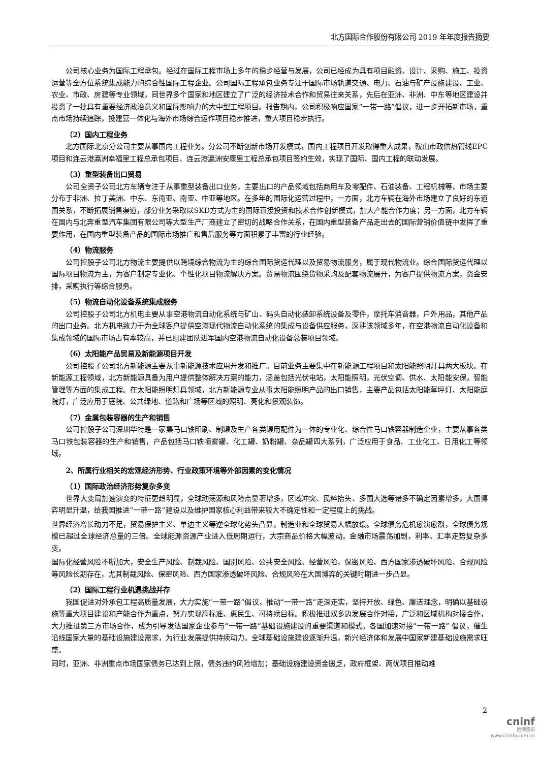北方国际合作股份有限公司 2019 年年度报告摘要
公司核心业务为国际工程承包。经过在国际工程市场上多年的稳步经营与发展，公司已经成为具有项目融资、设计、采购、施工、投资运营等全方位系统集成能力的综合性国际工程企业。公司国际工程承包业务专注于国际市场轨道交通、电力、石油与矿产设施建设、工业、农业、市政、房建等专业领域，同世界多个国家和地区建立了广泛的经济技术合作和贸易往来关系，先后在亚洲、非洲、中东等地区建设并投资了一批具有重要经济政治意义和国际影响力的大中型工程项目。报告期内，公司积极响应国家“一带一路”倡议，进一步开拓新市场，重点市场持续追踪，投建营一体化与海外市场综合运作项目稳步推进，重大项目稳步执行。
（2）国内工程业务
北方国际北京分公司主要从事国内工程业务。分公司不断创新市场开发模式，国内工程项目开发取得重大成果，鞍山市政供热管线EPC项目和连云港瀛洲幸福里工程总承包项目、连云港瀛洲安康里工程总承包项目签约生效，实现了国际、国内工程的联动发展。
（3）重型装备出口贸易
公司全资子公司北方车辆专注于从事重型装备出口业务，主要出口的产品领域包括商用车及零配件、石油装备、工程机械等，市场主要分布于非洲、拉丁美洲、中东、东南亚、南亚、中亚等地区。在多年的国际化运营过程中，一方面，北方车辆在海外市场建立了良好的东道国关系，不断拓展销售渠道，部分业务采取以SKD方式为主的国际直接投资和技术合作创新模式，加大产能合作力度；另一方面，北方车辆在国内与北奔重型汽车集团有限公司等大型生产厂商建立了密切的战略合作关系，在国内重型装备产品走出去的国际营销价值链中发挥了重要作用，在国内重型装备产品的国际市场推广和售后服务等方面积累了丰富的行业经验。
（4）物流服务
公司控股子公司北方物流主要提供以跨境综合物流为主的综合国际货运代理以及贸易物流服务，属于现代物流业。综合国际货运代理以国际项目物流为主，为客户制定专业化、个性化项目物流解决方案。贸易物流围绕货物采购及配套物流展开，为客户提供物流方案，资金安排，采购执行等综合服务。
（5）物流自动化设备系统集成服务
公司控股子公司北方机电主要从事空港物流自动化系统与矿山、码头自动化装卸系统设备及零件，摩托车消音器，户外用品，其他产品的出口业务。北方机电致力于为全球客户提供空港现代物流自动化系统的集成与设备供应服务，深耕该领域多年，在空港物流自动化设备和集成领域的国际市场占有率较高，并已组建团队进军国内空港物流自动化设备总装项目领域。
（6）太阳能产品贸易及新能源项目开发
公司控股子公司北方新能源主要从事新能源技术应用开发和推广。目前业务主要集中在新能源工程项目和太阳能照明灯具两大板块。在新能源工程领域，北方新能源具备为用户提供整体解决方案的能力，涵盖包括光伏电站，太阳能照明，光伏空调、供水、太阳能安保，智能管理等方面的集成工程。在太阳能照明灯具领域，北方新能源专业从事太阳能照明产品的出口销售，主要产品包括太阳能草坪灯、太阳能庭院灯，广泛应用于庭院、公共绿地、道路和广场等区域的照明、亮化和景观装饰。
（7）金属包装容器的生产和销售
公司控股子公司深圳华特是一家集马口铁印刷、制罐及生产各类罐用配件为一体的专业化、综合性马口铁容器制造企业，主要从事各类马口铁包装容器的生产和销售，产品包括马口铁喷雾罐、化工罐、奶粉罐、杂品罐四大系列，广泛应用于食品、工业化工、日用化工等领域。
2、所属行业相关的宏观经济形势、行业政策环境等外部因素的变化情况
（1）国际政治经济形势复杂多变
世界大变局加速演变的特征更趋明显，全球动荡源和风险点显著增多，区域冲突、民粹抬头、多国大选等诸多不确定因素增多，大国博弈明显升温，给我国推进“一带一路”建设以及维护国家核心利益带来较大不确定性和一定程度上的挑战。
世界经济增长动力不足，贸易保护主义、单边主义等逆全球化势头凸显，制造业和全球贸易大幅放缓。全球债务危机愈演愈烈，全球债务规模已超过全球经济总量的三倍。全球能源资源产业进入低周期运行，大宗商品价格大幅波动。金融市场震荡加剧，利率、汇率走势复杂多变。
国际化经营风险不断加大，安全生产风险、制裁风险、国别风险、公共安全风险、经营风险、保密风险、西方国家渗透破坏风险、合规风险等风险长期存在，尤其制裁风险、保密风险、西方国家渗透破坏风险、合规风险在大国博弈的关键时期进一步凸显。
（2）国际工程行业机遇挑战并存
我国促进对外承包工程高质量发展，大力实施“一带一路”倡议，推动“一带一路”走深走实，坚持开放、绿色、廉洁理念，明确以基础设施等重大项目建设和产能合作为重点，努力实现高标准、惠民生、可持续目标。积极推进双多边发展合作对接，广泛和区域机构对接合作，大力推进第三方市场合作，成为引导发达国家企业参与“一带一路”基础设施建设的重要渠道和模式。各国加速对接“一带一路” 倡议，催生沿线国家大量的基础设施建设需求，为行业发展提供持续动力。全球基础设施建设逐渐升温，新兴经济体和发展中国家新建基础设施需求旺盛。
同时，亚洲、非洲重点市场国家债务已达到上限，债务违约风险增加；基础设施建设资金匮乏，政府框架、两优项目推动难
2
cninf
巨潮资讯
www.cninfo.com.cn